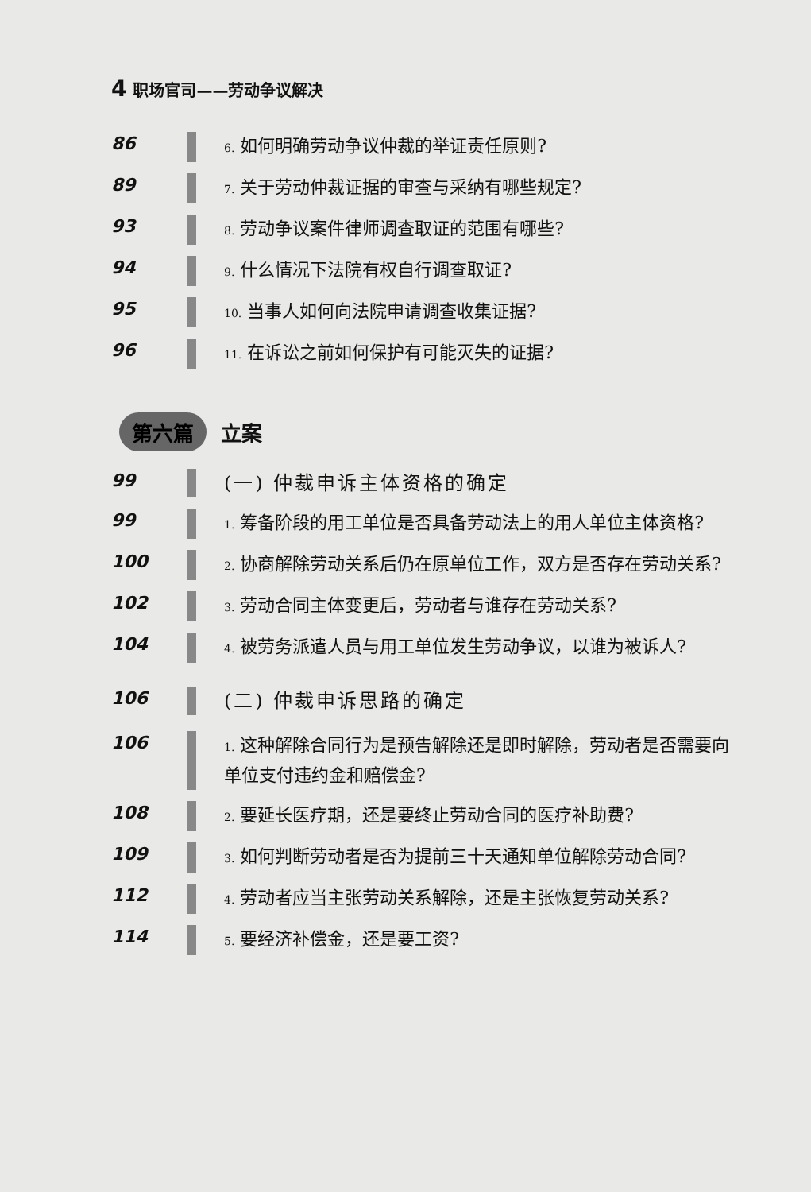4 职场官司——劳动争议解决
86
6. 如何明确劳动争议仲裁的举证责任原则?
89
7. 关于劳动仲裁证据的审查与采纳有哪些规定?
93
8. 劳动争议案件律师调查取证的范围有哪些?
94
9. 什么情况下法院有权自行调查取证?
95
10. 当事人如何向法院申请调查收集证据?
96
11. 在诉讼之前如何保护有可能灭失的证据?
第六篇 立案
99
(一) 仲裁申诉主体资格的确定
99
1. 筹备阶段的用工单位是否具备劳动法上的用人单位主体资格?
100
2. 协商解除劳动关系后仍在原单位工作，双方是否存在劳动关系?
102
3. 劳动合同主体变更后，劳动者与谁存在劳动关系?
104
4. 被劳务派遣人员与用工单位发生劳动争议，以谁为被诉人?
106
(二) 仲裁申诉思路的确定
106
1. 这种解除合同行为是预告解除还是即时解除，劳动者是否需要向单位支付违约金和赔偿金?
108
2. 要延长医疗期，还是要终止劳动合同的医疗补助费?
109
3. 如何判断劳动者是否为提前三十天通知单位解除劳动合同?
112
4. 劳动者应当主张劳动关系解除，还是主张恢复劳动关系?
114
5. 要经济补偿金，还是要工资?